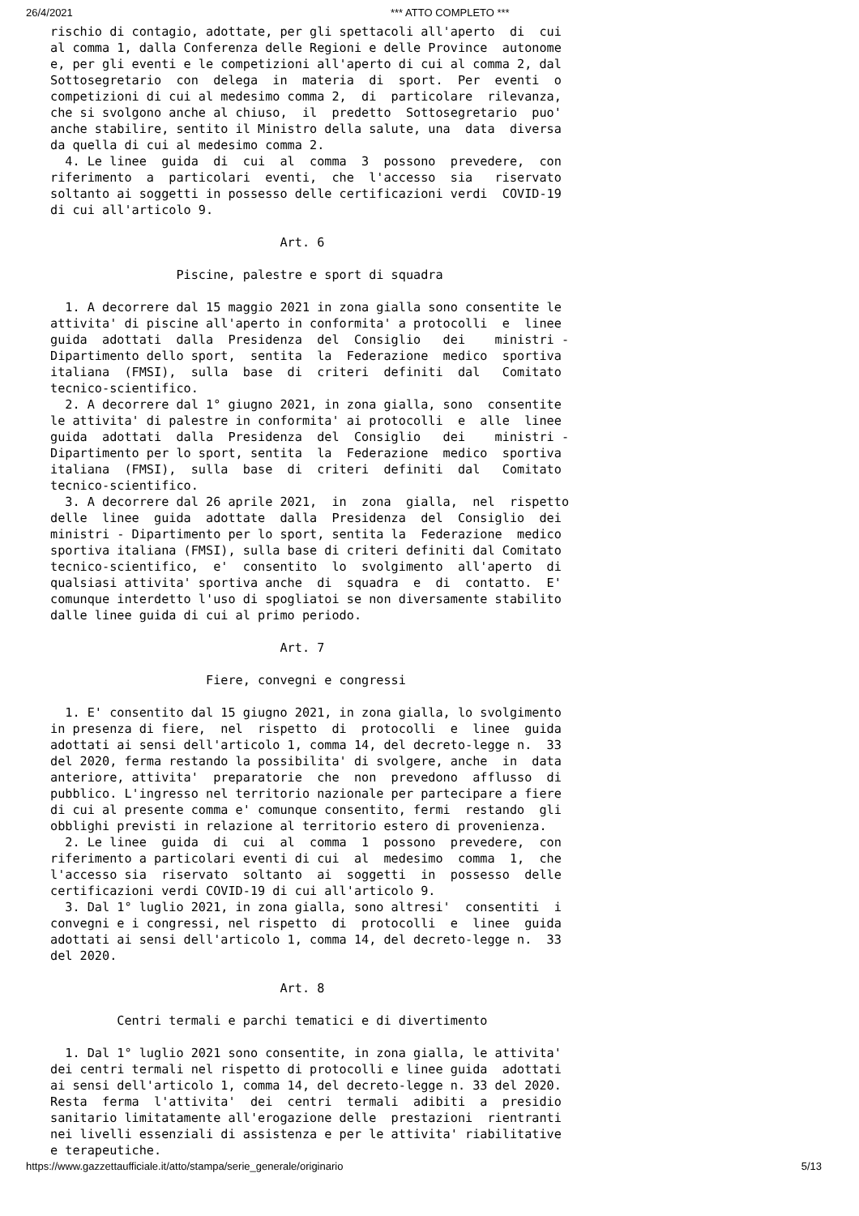26/4/2021 *** ATTO COMPLETO ***
rischio di contagio, adottate, per gli spettacoli all'aperto  di  cui
al comma 1, dalla Conferenza delle Regioni e delle Province  autonome
e, per gli eventi e le competizioni all'aperto di cui al comma 2, dal
Sottosegretario  con  delega  in  materia  di  sport.  Per  eventi  o
competizioni di cui al medesimo comma 2,  di  particolare  rilevanza,
che si svolgono anche al chiuso,  il  predetto  Sottosegretario  puo'
anche stabilire, sentito il Ministro della salute, una  data  diversa
da quella di cui al medesimo comma 2.
  4. Le linee  guida  di  cui  al  comma  3  possono  prevedere,  con
riferimento  a  particolari  eventi,  che  l'accesso  sia   riservato
soltanto ai soggetti in possesso delle certificazioni verdi  COVID-19
di cui all'articolo 9.

                               Art. 6

                 Piscine, palestre e sport di squadra

  1. A decorrere dal 15 maggio 2021 in zona gialla sono consentite le
attivita' di piscine all'aperto in conformita' a protocolli  e  linee
guida  adottati  dalla  Presidenza  del  Consiglio   dei    ministri -
Dipartimento dello sport,  sentita  la  Federazione  medico  sportiva
italiana  (FMSI),  sulla  base  di  criteri  definiti  dal   Comitato
tecnico-scientifico.
  2. A decorrere dal 1° giugno 2021, in zona gialla, sono  consentite
le attivita' di palestre in conformita' ai protocolli  e  alle  linee
guida  adottati  dalla  Presidenza  del  Consiglio   dei    ministri -
Dipartimento per lo sport, sentita  la  Federazione  medico  sportiva
italiana  (FMSI),  sulla  base  di  criteri  definiti  dal   Comitato
tecnico-scientifico.
  3. A decorrere dal 26 aprile 2021,  in  zona  gialla,  nel  rispetto
delle  linee  guida  adottate  dalla  Presidenza  del  Consiglio  dei
ministri - Dipartimento per lo sport, sentita la  Federazione  medico
sportiva italiana (FMSI), sulla base di criteri definiti dal Comitato
tecnico-scientifico,  e'  consentito  lo  svolgimento  all'aperto  di
qualsiasi attivita' sportiva anche  di  squadra  e  di  contatto.  E'
comunque interdetto l'uso di spogliatoi se non diversamente stabilito
dalle linee guida di cui al primo periodo.

                               Art. 7

                     Fiere, convegni e congressi

  1. E' consentito dal 15 giugno 2021, in zona gialla, lo svolgimento
in presenza di fiere,  nel  rispetto  di  protocolli  e  linee  guida
adottati ai sensi dell'articolo 1, comma 14, del decreto-legge n.  33
del 2020, ferma restando la possibilita' di svolgere, anche  in  data
anteriore, attivita'  preparatorie  che  non  prevedono  afflusso  di
pubblico. L'ingresso nel territorio nazionale per partecipare a fiere
di cui al presente comma e' comunque consentito, fermi  restando  gli
obblighi previsti in relazione al territorio estero di provenienza.
  2. Le linee  guida  di  cui  al  comma  1  possono  prevedere,  con
riferimento a particolari eventi di cui  al  medesimo  comma  1,  che
l'accesso sia  riservato  soltanto  ai  soggetti  in  possesso  delle
certificazioni verdi COVID-19 di cui all'articolo 9.
  3. Dal 1° luglio 2021, in zona gialla, sono altresi'  consentiti  i
convegni e i congressi, nel rispetto  di  protocolli  e  linee  guida
adottati ai sensi dell'articolo 1, comma 14, del decreto-legge n.  33
del 2020.

                               Art. 8

         Centri termali e parchi tematici e di divertimento

  1. Dal 1° luglio 2021 sono consentite, in zona gialla, le attivita'
dei centri termali nel rispetto di protocolli e linee guida  adottati
ai sensi dell'articolo 1, comma 14, del decreto-legge n. 33 del 2020.
Resta  ferma  l'attivita'  dei  centri  termali  adibiti  a  presidio
sanitario limitatamente all'erogazione delle  prestazioni  rientranti
nei livelli essenziali di assistenza e per le attivita' riabilitative
e terapeutiche.
https://www.gazzettaufficiale.it/atto/stampa/serie_generale/originario 5/13